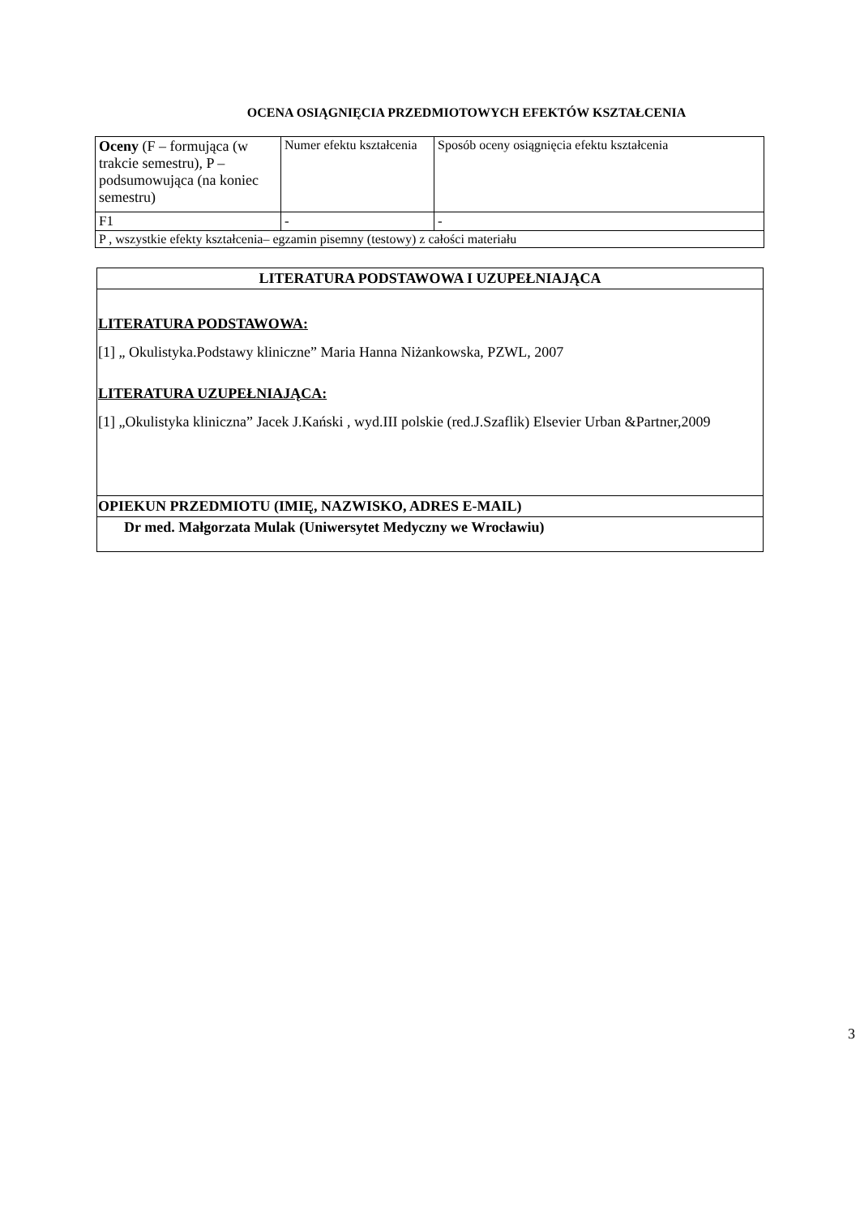OCENA OSIĄGNIĘCIA PRZEDMIOTOWYCH EFEKTÓW KSZTAŁCENIA
| Oceny (F – formująca (w trakcie semestru), P – podsumowująca (na koniec semestru) | Numer efektu kształcenia | Sposób oceny osiągnięcia efektu kształcenia |
| F1 | - | - |
| P , wszystkie efekty kształcenia– egzamin pisemny (testowy) z całości materiału | | |
| LITERATURA PODSTAWOWA I UZUPEŁNIAJĄCA |
| LITERATURA PODSTAWOWA: [1] „ Okulistyka.Podstawy kliniczne” Maria Hanna Niżankowska, PZWL, 2007 LITERATURA UZUPEŁNIAJĄCA: [1] „Okulistyka kliniczna” Jacek J.Kański , wyd.III polskie (red.J.Szaflik) Elsevier Urban &Partner,2009 |
| OPIEKUN PRZEDMIOTU (IMIĘ, NAZWISKO, ADRES E-MAIL) |
| Dr med. Małgorzata Mulak (Uniwersytet Medyczny we Wrocławiu) |
3